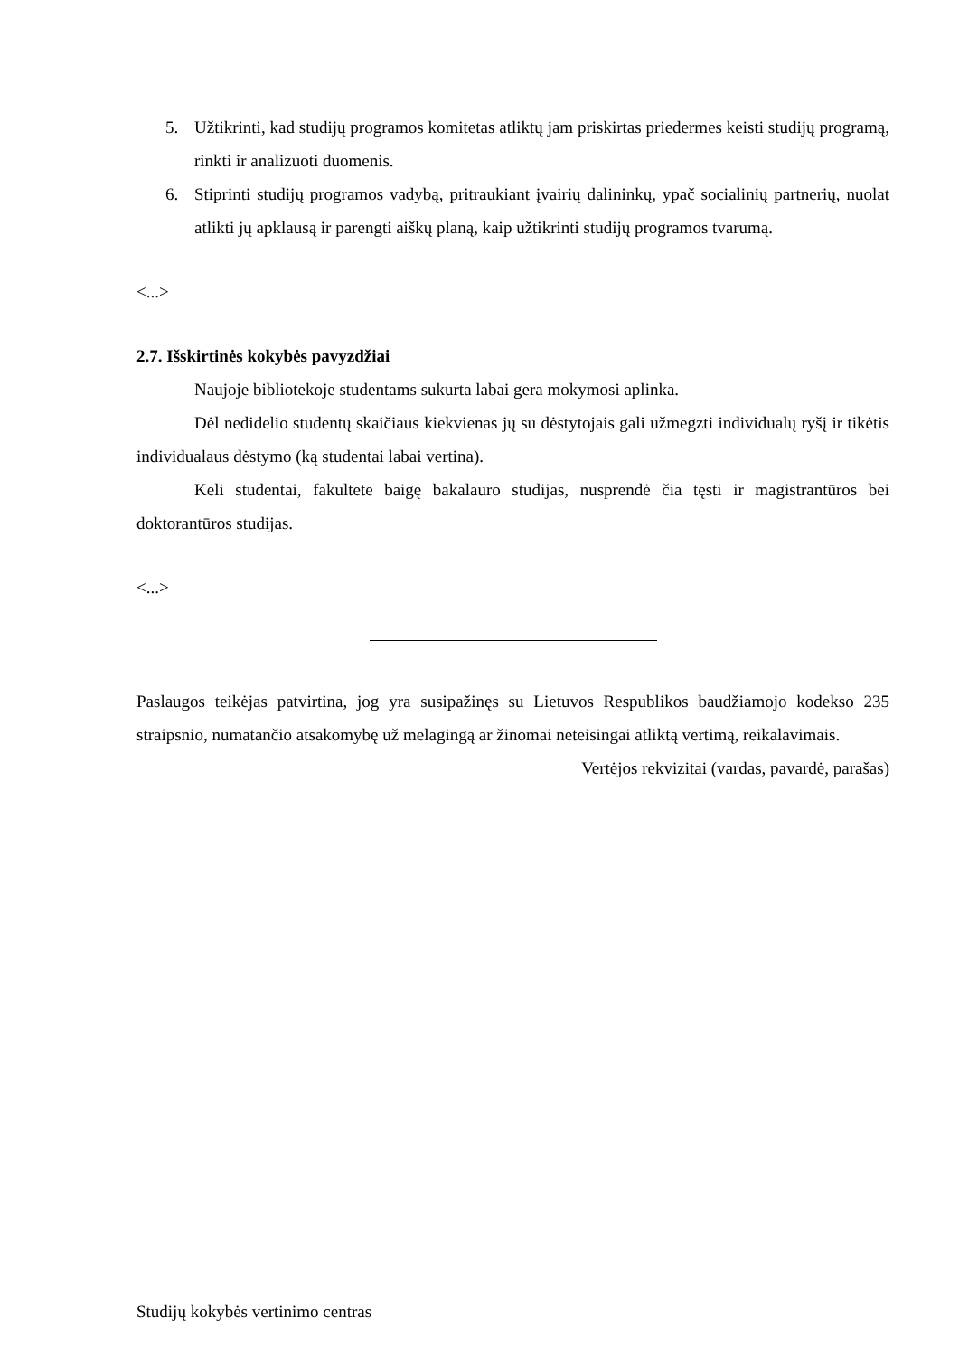5. Užtikrinti, kad studijų programos komitetas atliktų jam priskirtas priedermes keisti studijų programą, rinkti ir analizuoti duomenis.
6. Stiprinti studijų programos vadybą, pritraukiant įvairių dalininkų, ypač socialinių partnerių, nuolat atlikti jų apklausą ir parengti aiškų planą, kaip užtikrinti studijų programos tvarumą.
<...>
2.7. Išskirtinės kokybės pavyzdžiai
Naujoje bibliotekoje studentams sukurta labai gera mokymosi aplinka.
Dėl nedidelio studentų skaičiaus kiekvienas jų su dėstytojais gali užmegzti individualų ryšį ir tikėtis individualaus dėstymo (ką studentai labai vertina).
Keli studentai, fakultete baigę bakalauro studijas, nusprendė čia tęsti ir magistrantūros bei doktorantūros studijas.
<...>
Paslaugos teikėjas patvirtina, jog yra susipažinęs su Lietuvos Respublikos baudžiamojo kodekso 235 straipsnio, numatančio atsakomybę už melagingą ar žinomai neteisingai atliktą vertimą, reikalavimais.
Vertėjos rekvizitai (vardas, pavardė, parašas)
Studijų kokybės vertinimo centras